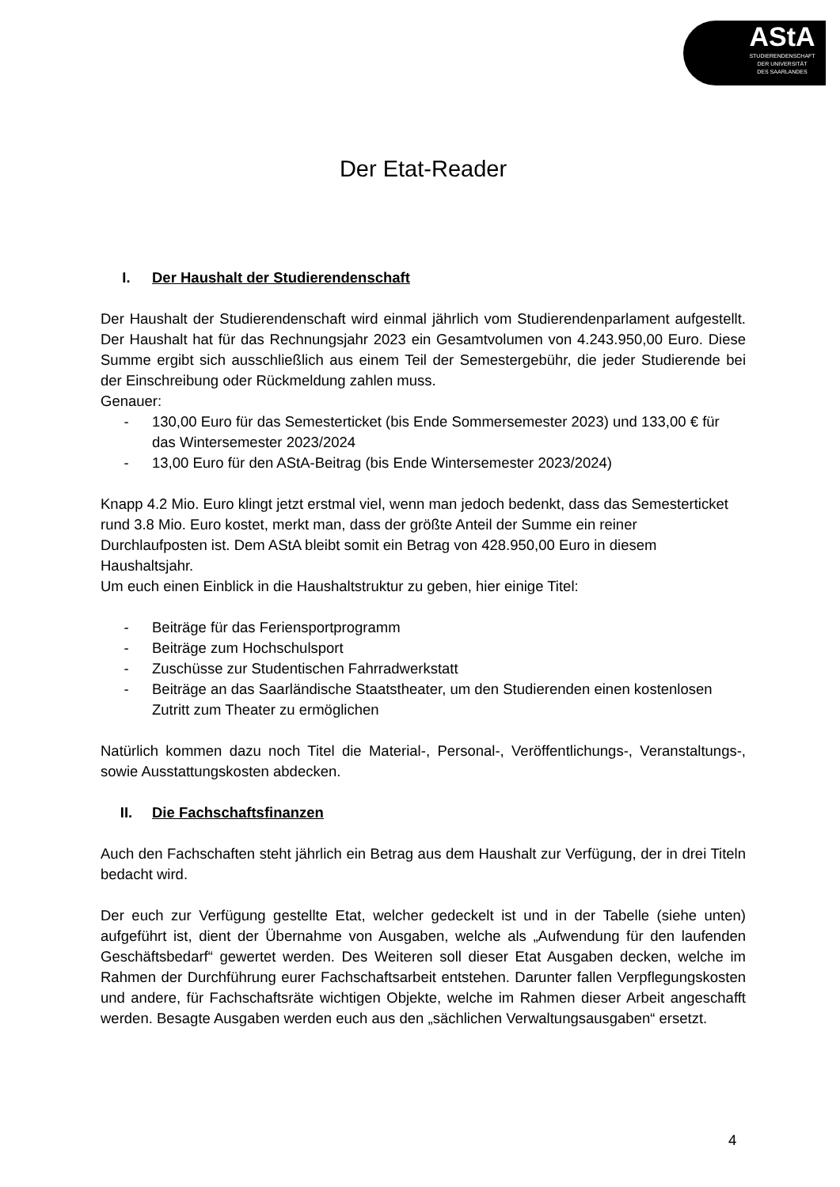AStA
STUDIERENDENSCHAFT
DER UNIVERSITÄT
DES SAARLANDES
Der Etat-Reader
I. Der Haushalt der Studierendenschaft
Der Haushalt der Studierendenschaft wird einmal jährlich vom Studierendenparlament aufgestellt. Der Haushalt hat für das Rechnungsjahr 2023 ein Gesamtvolumen von 4.243.950,00 Euro. Diese Summe ergibt sich ausschließlich aus einem Teil der Semestergebühr, die jeder Studierende bei der Einschreibung oder Rückmeldung zahlen muss.
Genauer:
- 130,00 Euro für das Semesterticket (bis Ende Sommersemester 2023) und 133,00 € für das Wintersemester 2023/2024
- 13,00 Euro für den AStA-Beitrag (bis Ende Wintersemester 2023/2024)
Knapp 4.2 Mio. Euro klingt jetzt erstmal viel, wenn man jedoch bedenkt, dass das Semesterticket rund 3.8 Mio. Euro kostet, merkt man, dass der größte Anteil der Summe ein reiner Durchlaufposten ist. Dem AStA bleibt somit ein Betrag von 428.950,00 Euro in diesem Haushaltsjahr.
Um euch einen Einblick in die Haushaltstruktur zu geben, hier einige Titel:
- Beiträge für das Feriensportprogramm
- Beiträge zum Hochschulsport
- Zuschüsse zur Studentischen Fahrradwerkstatt
- Beiträge an das Saarländische Staatstheater, um den Studierenden einen kostenlosen Zutritt zum Theater zu ermöglichen
Natürlich kommen dazu noch Titel die Material-, Personal-, Veröffentlichungs-, Veranstaltungs-, sowie Ausstattungskosten abdecken.
II. Die Fachschaftsfinanzen
Auch den Fachschaften steht jährlich ein Betrag aus dem Haushalt zur Verfügung, der in drei Titeln bedacht wird.
Der euch zur Verfügung gestellte Etat, welcher gedeckelt ist und in der Tabelle (siehe unten) aufgeführt ist, dient der Übernahme von Ausgaben, welche als „Aufwendung für den laufenden Geschäftsbedarf“ gewertet werden. Des Weiteren soll dieser Etat Ausgaben decken, welche im Rahmen der Durchführung eurer Fachschaftsarbeit entstehen. Darunter fallen Verpflegungskosten und andere, für Fachschaftsräte wichtigen Objekte, welche im Rahmen dieser Arbeit angeschafft werden. Besagte Ausgaben werden euch aus den „sächlichen Verwaltungsausgaben“ ersetzt.
4